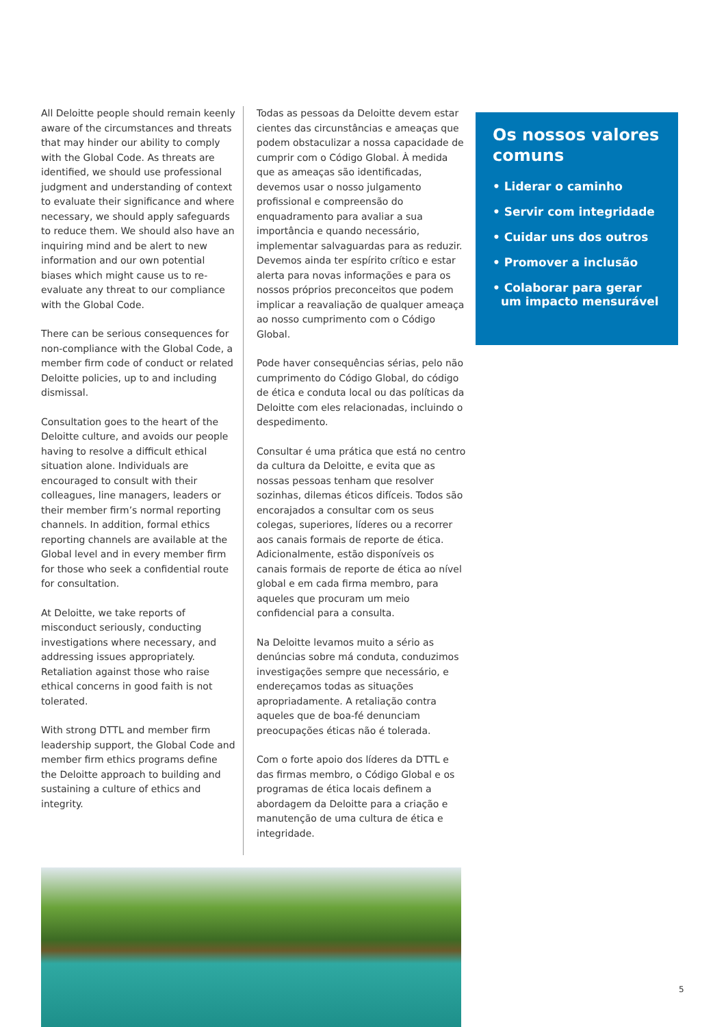All Deloitte people should remain keenly aware of the circumstances and threats that may hinder our ability to comply with the Global Code. As threats are identified, we should use professional judgment and understanding of context to evaluate their significance and where necessary, we should apply safeguards to reduce them. We should also have an inquiring mind and be alert to new information and our own potential biases which might cause us to re-evaluate any threat to our compliance with the Global Code.
There can be serious consequences for non-compliance with the Global Code, a member firm code of conduct or related Deloitte policies, up to and including dismissal.
Consultation goes to the heart of the Deloitte culture, and avoids our people having to resolve a difficult ethical situation alone. Individuals are encouraged to consult with their colleagues, line managers, leaders or their member firm’s normal reporting channels. In addition, formal ethics reporting channels are available at the Global level and in every member firm for those who seek a confidential route for consultation.
At Deloitte, we take reports of misconduct seriously, conducting investigations where necessary, and addressing issues appropriately. Retaliation against those who raise ethical concerns in good faith is not tolerated.
With strong DTTL and member firm leadership support, the Global Code and member firm ethics programs define the Deloitte approach to building and sustaining a culture of ethics and integrity.
Todas as pessoas da Deloitte devem estar cientes das circunstâncias e ameaças que podem obstaculizar a nossa capacidade de cumprir com o Código Global. À medida que as ameaças são identificadas, devemos usar o nosso julgamento profissional e compreensão do enquadramento para avaliar a sua importância e quando necessário, implementar salvaguardas para as reduzir. Devemos ainda ter espírito crítico e estar alerta para novas informações e para os nossos próprios preconceitos que podem implicar a reavaliação de qualquer ameaça ao nosso cumprimento com o Código Global.
Pode haver consequências sérias, pelo não cumprimento do Código Global, do código de ética e conduta local ou das políticas da Deloitte com eles relacionadas, incluindo o despedimento.
Consultar é uma prática que está no centro da cultura da Deloitte, e evita que as nossas pessoas tenham que resolver sozinhas, dilemas éticos difíceis. Todos são encorajados a consultar com os seus colegas, superiores, líderes ou a recorrer aos canais formais de reporte de ética. Adicionalmente, estão disponíveis os canais formais de reporte de ética ao nível global e em cada firma membro, para aqueles que procuram um meio confidencial para a consulta.
Na Deloitte levamos muito a sério as denúncias sobre má conduta, conduzimos investigações sempre que necessário, e endereçamos todas as situações apropriadamente. A retaliação contra aqueles que de boa-fé denunciam preocupações éticas não é tolerada.
Com o forte apoio dos líderes da DTTL e das firmas membro, o Código Global e os programas de ética locais definem a abordagem da Deloitte para a criação e manutenção de uma cultura de ética e integridade.
Os nossos valores comuns
• Liderar o caminho
• Servir com integridade
• Cuidar uns dos outros
• Promover a inclusão
• Colaborar para gerar um impacto mensurável
5